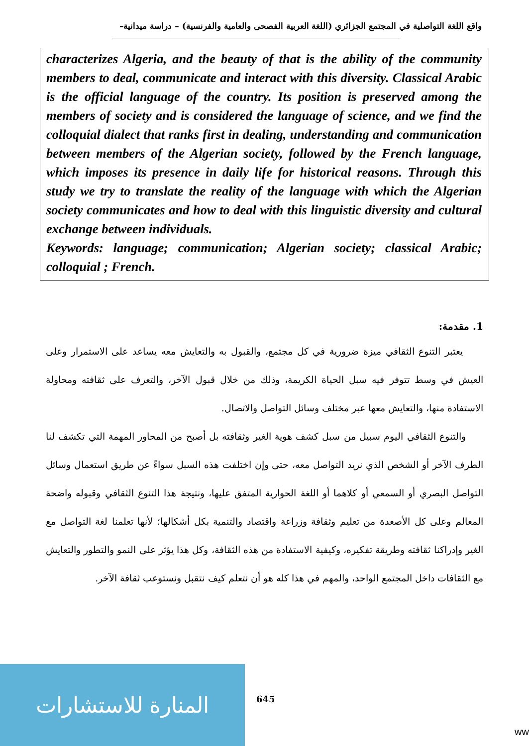واقع اللغة التواصلية في المجتمع الجزائري (اللغة العربية الفصحى والعامية والفرنسية) – دراسة ميدانية–
characterizes Algeria, and the beauty of that is the ability of the community members to deal, communicate and interact with this diversity. Classical Arabic is the official language of the country. Its position is preserved among the members of society and is considered the language of science, and we find the colloquial dialect that ranks first in dealing, understanding and communication between members of the Algerian society, followed by the French language, which imposes its presence in daily life for historical reasons. Through this study we try to translate the reality of the language with which the Algerian society communicates and how to deal with this linguistic diversity and cultural exchange between individuals.
Keywords: language; communication; Algerian society; classical Arabic; colloquial ; French.
1. مقدمة:
يعتبر التنوع الثقافي ميزة ضرورية في كل مجتمع، والقبول به والتعايش معه يساعد على الاستمرار وعلى العيش في وسط تتوفر فيه سبل الحياة الكريمة، وذلك من خلال قبول الآخر، والتعرف على ثقافته ومحاولة الاستفادة منها، والتعايش معها عبر مختلف وسائل التواصل والاتصال.
والتنوع الثقافي اليوم سبيل من سبل كشف هوية الغير وثقافته بل أصبح من المحاور المهمة التي تكشف لنا الطرف الآخر أو الشخص الذي نريد التواصل معه، حتى وإن اختلفت هذه السبل سواءً عن طريق استعمال وسائل التواصل البصري أو السمعي أو كلاهما أو اللغة الحوارية المتفق عليها، ونتيجة هذا التنوع الثقافي وقبوله واضحة المعالم وعلى كل الأصعدة من تعليم وثقافة وزراعة واقتصاد والتنمية بكل أشكالها؛ لأنها تعلمنا لغة التواصل مع الغير وإدراكنا ثقافته وطريقة تفكيره، وكيفية الاستفادة من هذه الثقافة، وكل هذا يؤثر على النمو والتطور والتعايش مع الثقافات داخل المجتمع الواحد، والمهم في هذا كله هو أن نتعلم كيف نتقبل ونستوعب ثقافة الآخر.
المنارة للاستشارات
645
ww